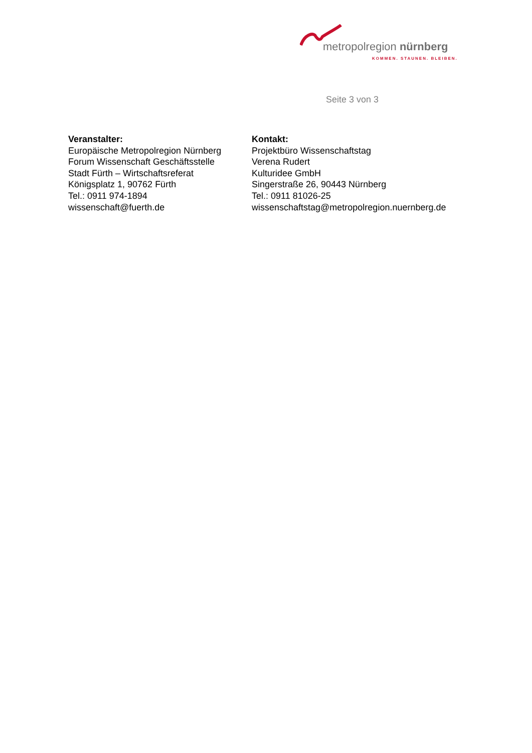metropolregion nürnberg
KOMMEN. STAUNEN. BLEIBEN.
Seite 3 von 3
Veranstalter:
Europäische Metropolregion Nürnberg
Forum Wissenschaft Geschäftsstelle
Stadt Fürth – Wirtschaftsreferat
Königsplatz 1, 90762 Fürth
Tel.: 0911 974-1894
wissenschaft@fuerth.de
Kontakt:
Projektbüro Wissenschaftstag
Verena Rudert
Kulturidee GmbH
Singerstraße 26, 90443 Nürnberg
Tel.: 0911 81026-25
wissenschaftstag@metropolregion.nuernberg.de